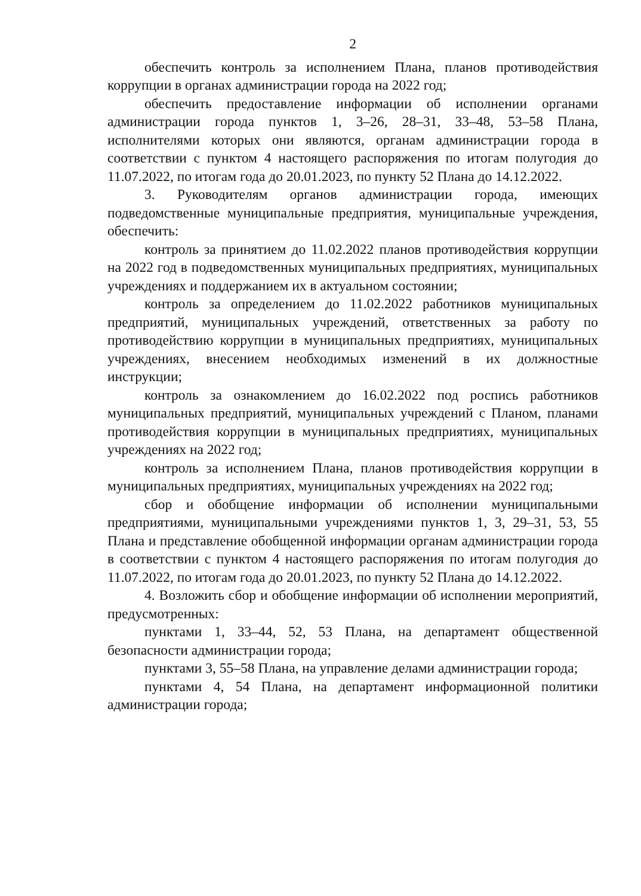2
обеспечить контроль за исполнением Плана, планов противодействия коррупции в органах администрации города на 2022 год;
обеспечить предоставление информации об исполнении органами администрации города пунктов 1, 3–26, 28–31, 33–48, 53–58 Плана, исполнителями которых они являются, органам администрации города в соответствии с пунктом 4 настоящего распоряжения по итогам полугодия до 11.07.2022, по итогам года до 20.01.2023, по пункту 52 Плана до 14.12.2022.
3. Руководителям органов администрации города, имеющих подведомственные муниципальные предприятия, муниципальные учреждения, обеспечить:
контроль за принятием до 11.02.2022 планов противодействия коррупции на 2022 год в подведомственных муниципальных предприятиях, муниципальных учреждениях и поддержанием их в актуальном состоянии;
контроль за определением до 11.02.2022 работников муниципальных предприятий, муниципальных учреждений, ответственных за работу по противодействию коррупции в муниципальных предприятиях, муниципальных учреждениях, внесением необходимых изменений в их должностные инструкции;
контроль за ознакомлением до 16.02.2022 под роспись работников муниципальных предприятий, муниципальных учреждений с Планом, планами противодействия коррупции в муниципальных предприятиях, муниципальных учреждениях на 2022 год;
контроль за исполнением Плана, планов противодействия коррупции в муниципальных предприятиях, муниципальных учреждениях на 2022 год;
сбор и обобщение информации об исполнении муниципальными предприятиями, муниципальными учреждениями пунктов 1, 3, 29–31, 53, 55 Плана и представление обобщенной информации органам администрации города в соответствии с пунктом 4 настоящего распоряжения по итогам полугодия до 11.07.2022, по итогам года до 20.01.2023, по пункту 52 Плана до 14.12.2022.
4. Возложить сбор и обобщение информации об исполнении мероприятий, предусмотренных:
пунктами 1, 33–44, 52, 53 Плана, на департамент общественной безопасности администрации города;
пунктами 3, 55–58 Плана, на управление делами администрации города;
пунктами 4, 54 Плана, на департамент информационной политики администрации города;